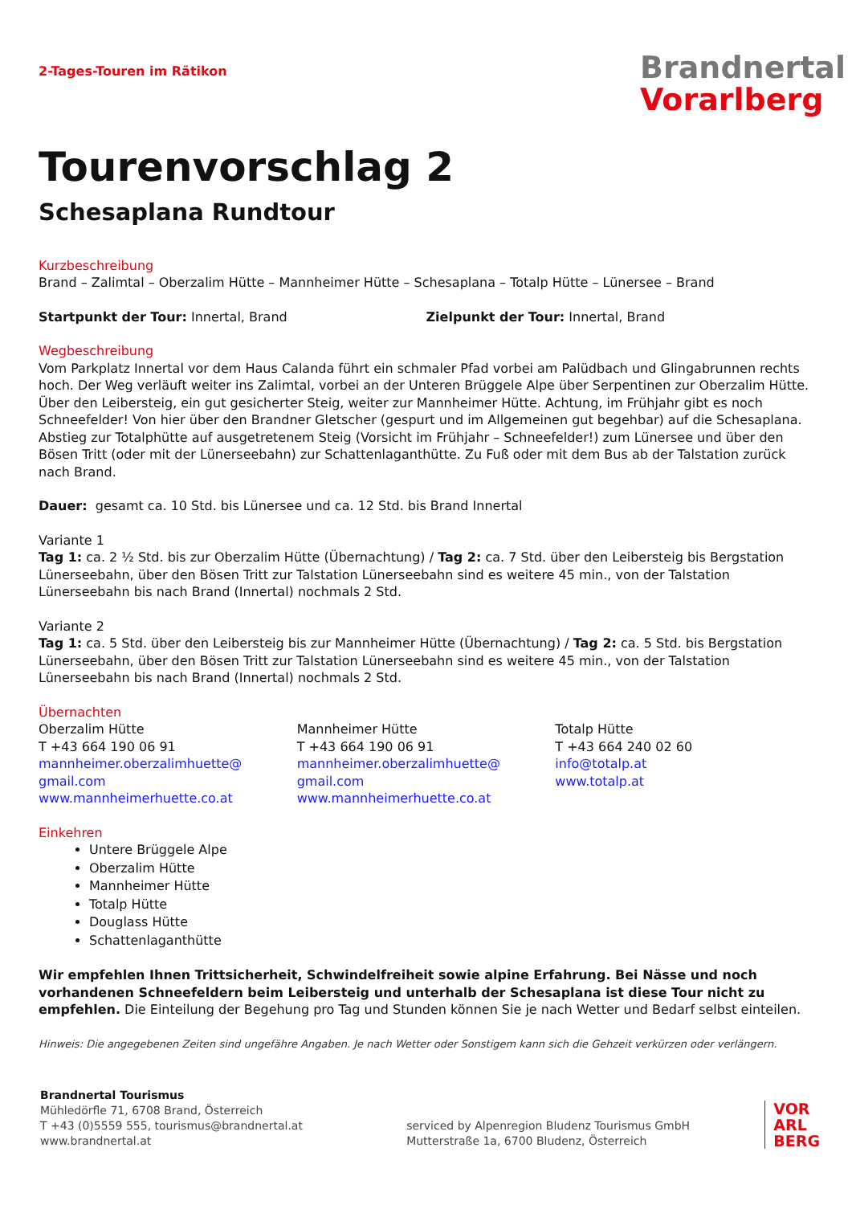2-Tages-Touren im Rätikon
Brandnertal
Vorarlberg
Tourenvorschlag 2
Schesaplana Rundtour
Kurzbeschreibung
Brand – Zalimtal – Oberzalim Hütte – Mannheimer Hütte – Schesaplana – Totalp Hütte – Lünersee – Brand
Startpunkt der Tour: Innertal, Brand
Zielpunkt der Tour: Innertal, Brand
Wegbeschreibung
Vom Parkplatz Innertal vor dem Haus Calanda führt ein schmaler Pfad vorbei am Palüdbach und Glingabrunnen rechts hoch. Der Weg verläuft weiter ins Zalimtal, vorbei an der Unteren Brüggele Alpe über Serpentinen zur Oberzalim Hütte. Über den Leibersteig, ein gut gesicherter Steig, weiter zur Mannheimer Hütte. Achtung, im Frühjahr gibt es noch Schneefelder! Von hier über den Brandner Gletscher (gespurt und im Allgemeinen gut begehbar) auf die Schesaplana. Abstieg zur Totalphütte auf ausgetretenem Steig (Vorsicht im Frühjahr – Schneefelder!) zum Lünersee und über den Bösen Tritt (oder mit der Lünerseebahn) zur Schattenlaganthütte. Zu Fuß oder mit dem Bus ab der Talstation zurück nach Brand.
Dauer: gesamt ca. 10 Std. bis Lünersee und ca. 12 Std. bis Brand Innertal
Variante 1
Tag 1: ca. 2 ½ Std. bis zur Oberzalim Hütte (Übernachtung) / Tag 2: ca. 7 Std. über den Leibersteig bis Bergstation Lünerseebahn, über den Bösen Tritt zur Talstation Lünerseebahn sind es weitere 45 min., von der Talstation Lünerseebahn bis nach Brand (Innertal) nochmals 2 Std.
Variante 2
Tag 1: ca. 5 Std. über den Leibersteig bis zur Mannheimer Hütte (Übernachtung) / Tag 2: ca. 5 Std. bis Bergstation Lünerseebahn, über den Bösen Tritt zur Talstation Lünerseebahn sind es weitere 45 min., von der Talstation Lünerseebahn bis nach Brand (Innertal) nochmals 2 Std.
Übernachten
Oberzalim Hütte
T +43 664 190 06 91
mannheimer.oberzalimhuette@
gmail.com
www.mannheimerhuette.co.at
Mannheimer Hütte
T +43 664 190 06 91
mannheimer.oberzalimhuette@
gmail.com
www.mannheimerhuette.co.at
Totalp Hütte
T +43 664 240 02 60
info@totalp.at
www.totalp.at
Einkehren
Untere Brüggele Alpe
Oberzalim Hütte
Mannheimer Hütte
Totalp Hütte
Douglass Hütte
Schattenlaganthütte
Wir empfehlen Ihnen Trittsicherheit, Schwindelfreiheit sowie alpine Erfahrung. Bei Nässe und noch vorhandenen Schneefeldern beim Leibersteig und unterhalb der Schesaplana ist diese Tour nicht zu empfehlen. Die Einteilung der Begehung pro Tag und Stunden können Sie je nach Wetter und Bedarf selbst einteilen.
Hinweis: Die angegebenen Zeiten sind ungefähre Angaben. Je nach Wetter oder Sonstigem kann sich die Gehzeit verkürzen oder verlängern.
Brandnertal Tourismus
Mühledörfle 71, 6708 Brand, Österreich
T +43 (0)5559 555, tourismus@brandnertal.at
www.brandnertal.at
serviced by Alpenregion Bludenz Tourismus GmbH
Mutterstraße 1a, 6700 Bludenz, Österreich
VOR
ARL
BERG